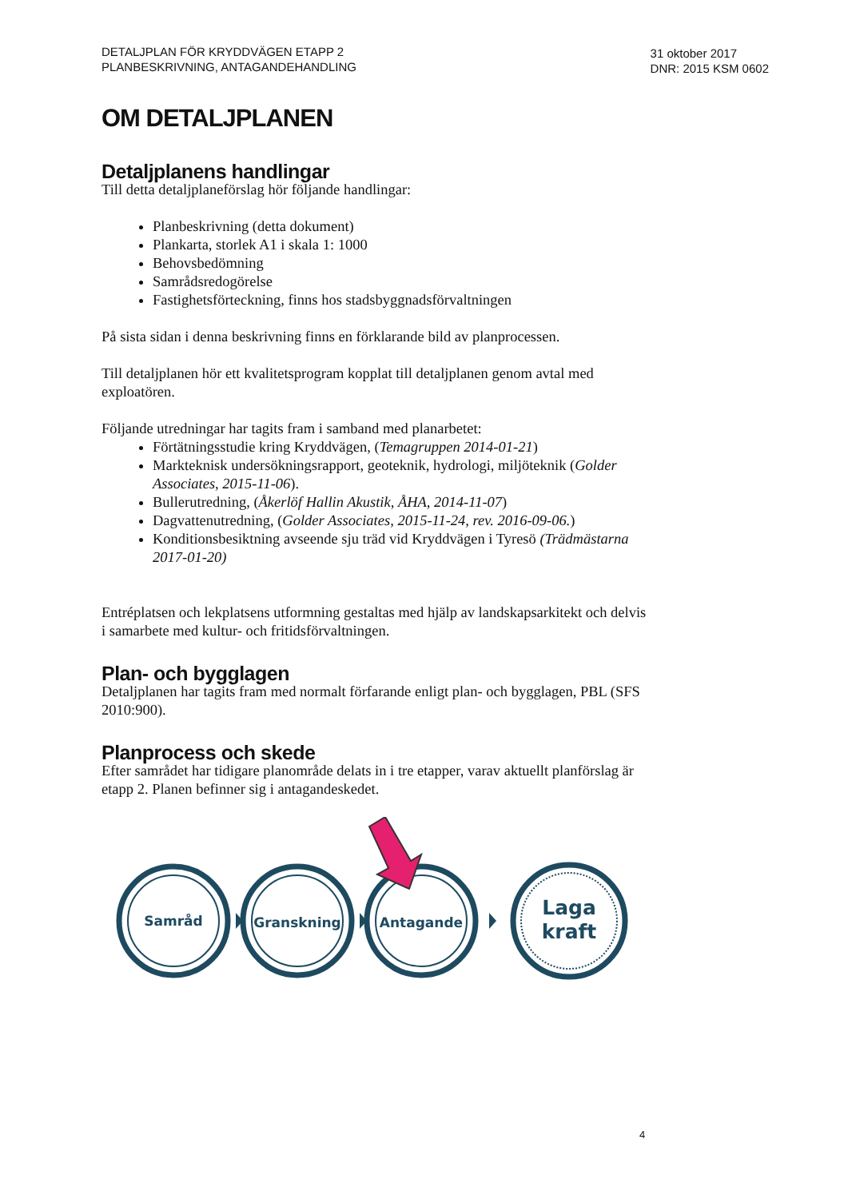DETALJPLAN FÖR KRYDDVÄGEN ETAPP 2
PLANBESKRIVNING, ANTAGANDEHANDLING
31 oktober 2017
DNR: 2015 KSM 0602
OM DETALJPLANEN
Detaljplanens handlingar
Till detta detaljplaneförslag hör följande handlingar:
Planbeskrivning (detta dokument)
Plankarta, storlek A1 i skala 1: 1000
Behovsbedömning
Samrådsredogörelse
Fastighetsförteckning, finns hos stadsbyggnadsförvaltningen
På sista sidan i denna beskrivning finns en förklarande bild av planprocessen.
Till detaljplanen hör ett kvalitetsprogram kopplat till detaljplanen genom avtal med exploatören.
Följande utredningar har tagits fram i samband med planarbetet:
Förtätningsstudie kring Kryddvägen, (Temagruppen 2014-01-21)
Markteknisk undersökningsrapport, geoteknik, hydrologi, miljöteknik (Golder Associates, 2015-11-06).
Bullerutredning, (Åkerlöf Hallin Akustik, ÅHA, 2014-11-07)
Dagvattenutredning, (Golder Associates, 2015-11-24, rev. 2016-09-06.)
Konditionsbesiktning avseende sju träd vid Kryddvägen i Tyresö (Trädmästarna 2017-01-20)
Entréplatsen och lekplatsens utformning gestaltas med hjälp av landskapsarkitekt och delvis i samarbete med kultur- och fritidsförvaltningen.
Plan- och bygglagen
Detaljplanen har tagits fram med normalt förfarande enligt plan- och bygglagen, PBL (SFS 2010:900).
Planprocess och skede
Efter samrådet har tidigare planområde delats in i tre etapper, varav aktuellt planförslag är etapp 2. Planen befinner sig i antagandeskedet.
Samråd
Granskning
Antagande
Laga
kraft
4